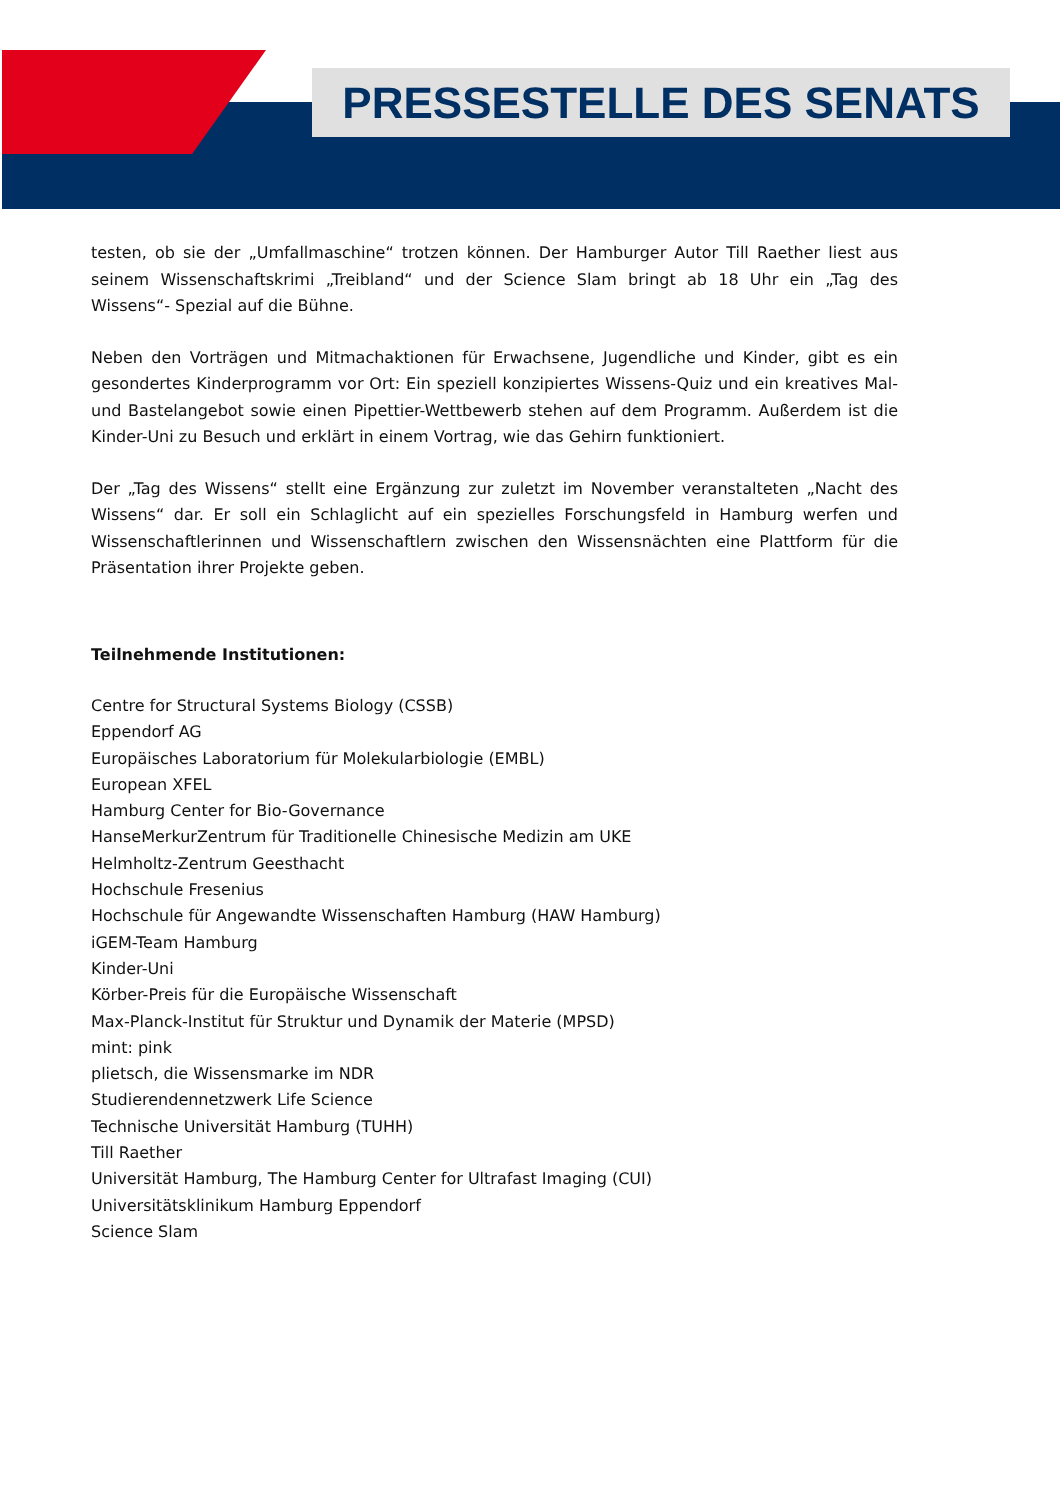PRESSESTELLE DES SENATS
testen, ob sie der „Umfallmaschine“ trotzen können. Der Hamburger Autor Till Raether liest aus seinem Wissenschaftskrimi „Treibland“ und der Science Slam bringt ab 18 Uhr ein „Tag des Wissens“- Spezial auf die Bühne.
Neben den Vorträgen und Mitmachaktionen für Erwachsene, Jugendliche und Kinder, gibt es ein gesondertes Kinderprogramm vor Ort: Ein speziell konzipiertes Wissens-Quiz und ein kreatives Mal- und Bastelangebot sowie einen Pipettier-Wettbewerb stehen auf dem Programm. Außerdem ist die Kinder-Uni zu Besuch und erklärt in einem Vortrag, wie das Gehirn funktioniert.
Der „Tag des Wissens“ stellt eine Ergänzung zur zuletzt im November veranstalteten „Nacht des Wissens“ dar. Er soll ein Schlaglicht auf ein spezielles Forschungsfeld in Hamburg werfen und Wissenschaftlerinnen und Wissenschaftlern zwischen den Wissensnächten eine Plattform für die Präsentation ihrer Projekte geben.
Teilnehmende Institutionen:
Centre for Structural Systems Biology (CSSB)
Eppendorf AG
Europäisches Laboratorium für Molekularbiologie (EMBL)
European XFEL
Hamburg Center for Bio-Governance
HanseMerkurZentrum für Traditionelle Chinesische Medizin am UKE
Helmholtz-Zentrum Geesthacht
Hochschule Fresenius
Hochschule für Angewandte Wissenschaften Hamburg (HAW Hamburg)
iGEM-Team Hamburg
Kinder-Uni
Körber-Preis für die Europäische Wissenschaft
Max-Planck-Institut für Struktur und Dynamik der Materie (MPSD)
mint: pink
plietsch, die Wissensmarke im NDR
Studierendennetzwerk Life Science
Technische Universität Hamburg (TUHH)
Till Raether
Universität Hamburg, The Hamburg Center for Ultrafast Imaging (CUI)
Universitätsklinikum Hamburg Eppendorf
Science Slam